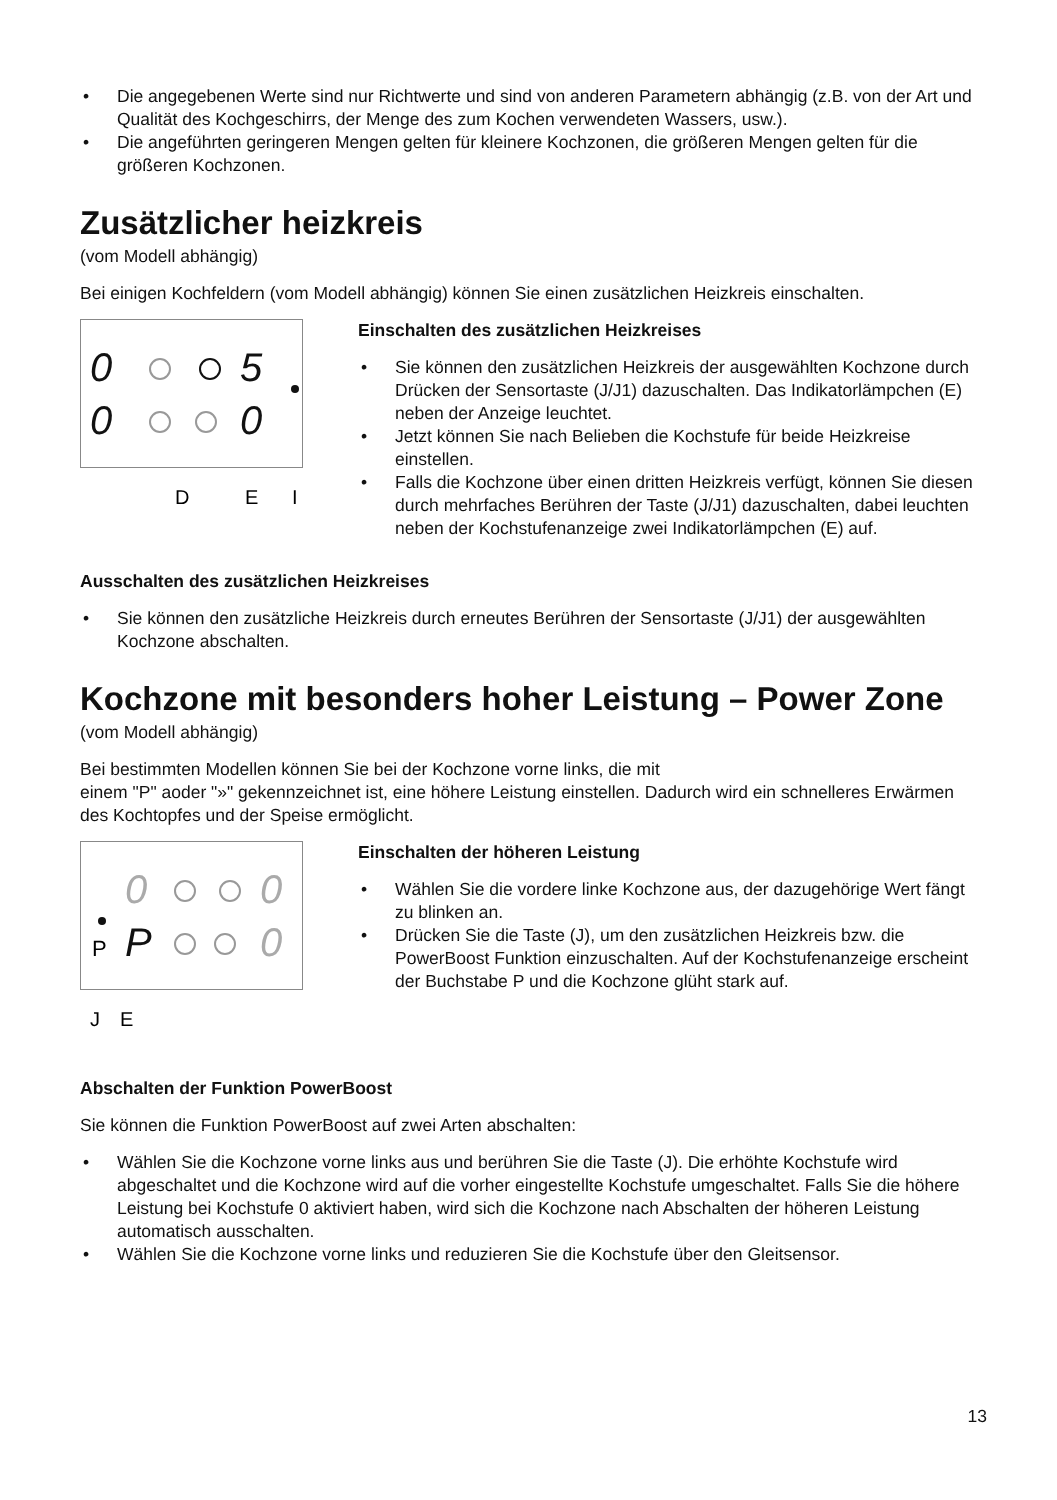• Die angegebenen Werte sind nur Richtwerte und sind von anderen Parametern abhängig (z.B. von der Art und Qualität des Kochgeschirrs, der Menge des zum Kochen verwendeten Wassers, usw.).
• Die angeführten geringeren Mengen gelten für kleinere Kochzonen, die größeren Mengen gelten für die größeren Kochzonen.
Zusätzlicher heizkreis
(vom Modell abhängig)
Bei einigen Kochfeldern (vom Modell abhängig) können Sie einen zusätzlichen Heizkreis einschalten.
0
0
5
0
D
E
I
Einschalten des zusätzlichen Heizkreises
• Sie können den zusätzlichen Heizkreis der ausgewählten Kochzone durch Drücken der Sensortaste (J/J1) dazuschalten. Das Indikatorlämpchen (E) neben der Anzeige leuchtet.
• Jetzt können Sie nach Belieben die Kochstufe für beide Heizkreise einstellen.
• Falls die Kochzone über einen dritten Heizkreis verfügt, können Sie diesen durch mehrfaches Berühren der Taste (J/J1) dazuschalten, dabei leuchten neben der Kochstufenanzeige zwei Indikatorlämpchen (E) auf.
Ausschalten des zusätzlichen Heizkreises
• Sie können den zusätzliche Heizkreis durch erneutes Berühren der Sensortaste (J/J1) der ausgewählten Kochzone abschalten.
Kochzone mit besonders hoher Leistung – Power Zone
(vom Modell abhängig)
Bei bestimmten Modellen können Sie bei der Kochzone vorne links, die mit
einem "P" aoder "»" gekennzeichnet ist, eine höhere Leistung einstellen. Dadurch wird ein schnelleres Erwärmen des Kochtopfes und der Speise ermöglicht.
0
0
0
P
P
J
E
Einschalten der höheren Leistung
• Wählen Sie die vordere linke Kochzone aus, der dazugehörige Wert fängt zu blinken an.
• Drücken Sie die Taste (J), um den zusätzlichen Heizkreis bzw. die PowerBoost Funktion einzuschalten. Auf der Kochstufenanzeige erscheint der Buchstabe P und die Kochzone glüht stark auf.
Abschalten der Funktion PowerBoost
Sie können die Funktion PowerBoost auf zwei Arten abschalten:
• Wählen Sie die Kochzone vorne links aus und berühren Sie die Taste (J). Die erhöhte Kochstufe wird abgeschaltet und die Kochzone wird auf die vorher eingestellte Kochstufe umgeschaltet. Falls Sie die höhere Leistung bei Kochstufe 0 aktiviert haben, wird sich die Kochzone nach Abschalten der höheren Leistung automatisch ausschalten.
• Wählen Sie die Kochzone vorne links und reduzieren Sie die Kochstufe über den Gleitsensor.
13